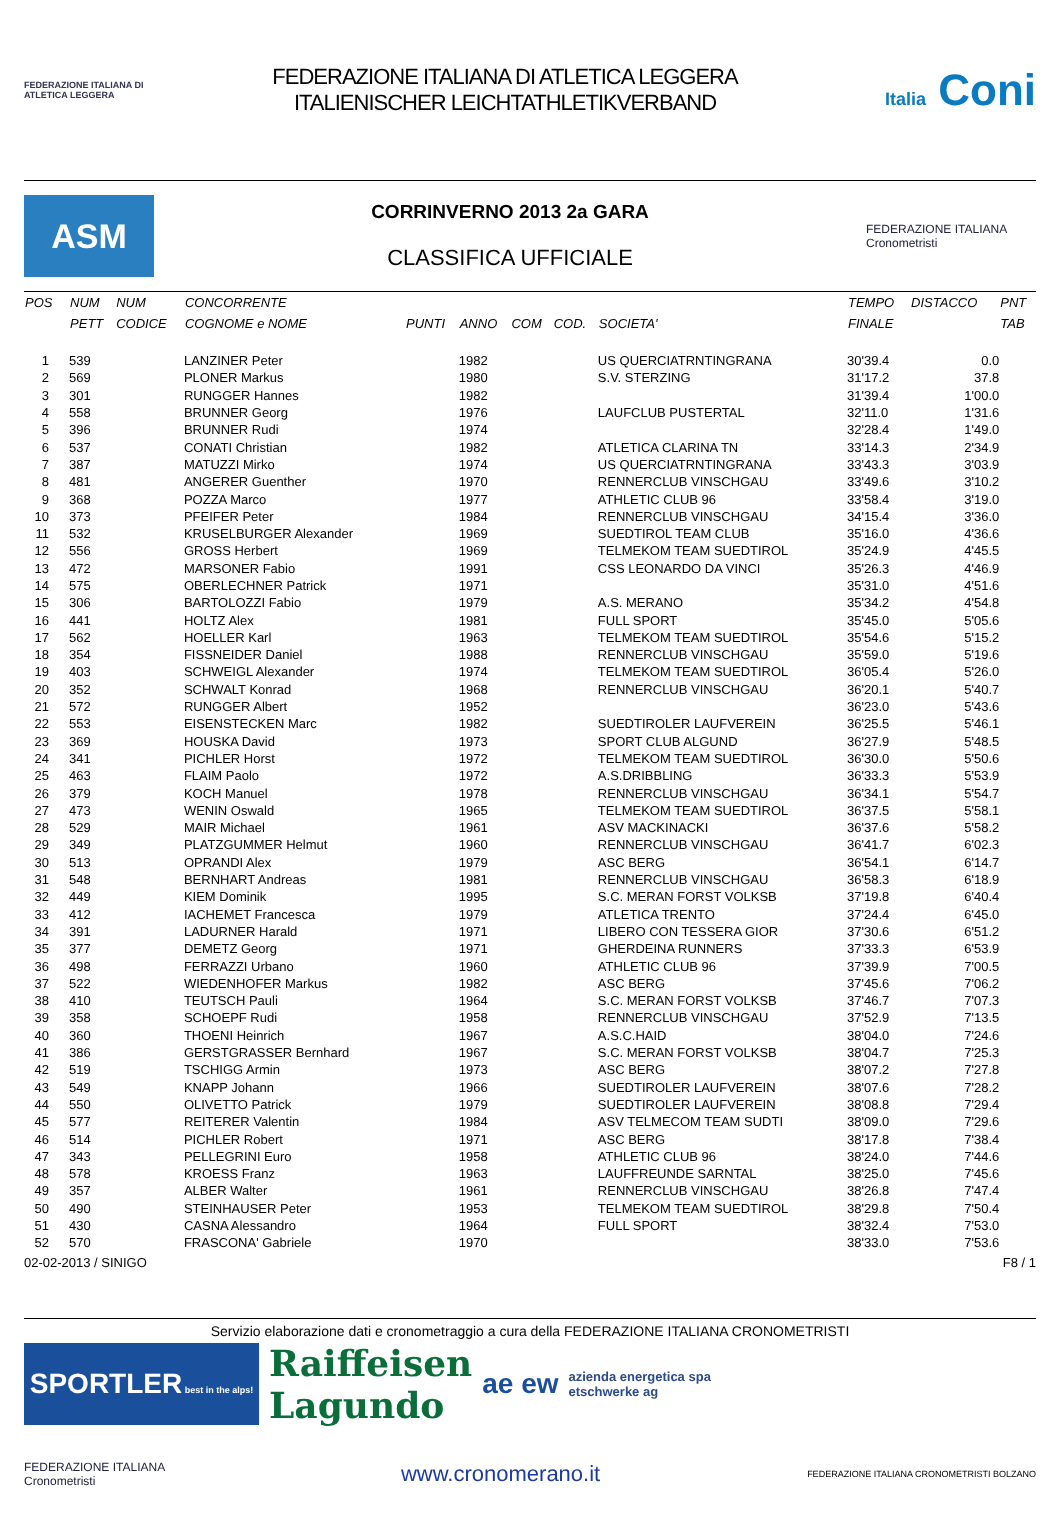FEDERAZIONE ITALIANA DI ATLETICA LEGGERA
FEDERAZIONE ITALIANA DI ATLETICA LEGGERA
ITALIENISCHER LEICHTATHLETIKVERBAND
Italia Coni
ASM
CORRINVERNO 2013 2a GARA
CLASSIFICA UFFICIALE
FEDERAZIONE ITALIANA Cronometristi
| POS | NUM | NUM | CONCORRENTE | | | | | | TEMPO | DISTACCO | PNT |
| --- | --- | --- | --- | --- | --- | --- | --- | --- | --- | --- | --- |
| | PETT | CODICE | COGNOME e NOME | PUNTI | ANNO | COM | COD. | SOCIETA' | FINALE | | TAB |
| 1 | 539 | | LANZINER Peter | | 1982 | | | US QUERCIATRNTINGRANA | 30'39.4 | 0.0 | |
| 2 | 569 | | PLONER Markus | | 1980 | | | S.V. STERZING | 31'17.2 | 37.8 | |
| 3 | 301 | | RUNGGER Hannes | | 1982 | | | | 31'39.4 | 1'00.0 | |
| 4 | 558 | | BRUNNER Georg | | 1976 | | | LAUFCLUB PUSTERTAL | 32'11.0 | 1'31.6 | |
| 5 | 396 | | BRUNNER Rudi | | 1974 | | | | 32'28.4 | 1'49.0 | |
| 6 | 537 | | CONATI Christian | | 1982 | | | ATLETICA CLARINA TN | 33'14.3 | 2'34.9 | |
| 7 | 387 | | MATUZZI Mirko | | 1974 | | | US QUERCIATRNTINGRANA | 33'43.3 | 3'03.9 | |
| 8 | 481 | | ANGERER Guenther | | 1970 | | | RENNERCLUB VINSCHGAU | 33'49.6 | 3'10.2 | |
| 9 | 368 | | POZZA Marco | | 1977 | | | ATHLETIC CLUB 96 | 33'58.4 | 3'19.0 | |
| 10 | 373 | | PFEIFER Peter | | 1984 | | | RENNERCLUB VINSCHGAU | 34'15.4 | 3'36.0 | |
| 11 | 532 | | KRUSELBURGER Alexander | | 1969 | | | SUEDTIROL TEAM CLUB | 35'16.0 | 4'36.6 | |
| 12 | 556 | | GROSS Herbert | | 1969 | | | TELMEKOM TEAM SUEDTIROL | 35'24.9 | 4'45.5 | |
| 13 | 472 | | MARSONER Fabio | | 1991 | | | CSS LEONARDO DA VINCI | 35'26.3 | 4'46.9 | |
| 14 | 575 | | OBERLECHNER Patrick | | 1971 | | | | 35'31.0 | 4'51.6 | |
| 15 | 306 | | BARTOLOZZI Fabio | | 1979 | | | A.S. MERANO | 35'34.2 | 4'54.8 | |
| 16 | 441 | | HOLTZ Alex | | 1981 | | | FULL SPORT | 35'45.0 | 5'05.6 | |
| 17 | 562 | | HOELLER Karl | | 1963 | | | TELMEKOM TEAM SUEDTIROL | 35'54.6 | 5'15.2 | |
| 18 | 354 | | FISSNEIDER Daniel | | 1988 | | | RENNERCLUB VINSCHGAU | 35'59.0 | 5'19.6 | |
| 19 | 403 | | SCHWEIGL Alexander | | 1974 | | | TELMEKOM TEAM SUEDTIROL | 36'05.4 | 5'26.0 | |
| 20 | 352 | | SCHWALT Konrad | | 1968 | | | RENNERCLUB VINSCHGAU | 36'20.1 | 5'40.7 | |
| 21 | 572 | | RUNGGER Albert | | 1952 | | | | 36'23.0 | 5'43.6 | |
| 22 | 553 | | EISENSTECKEN Marc | | 1982 | | | SUEDTIROLER LAUFVEREIN | 36'25.5 | 5'46.1 | |
| 23 | 369 | | HOUSKA David | | 1973 | | | SPORT CLUB ALGUND | 36'27.9 | 5'48.5 | |
| 24 | 341 | | PICHLER Horst | | 1972 | | | TELMEKOM TEAM SUEDTIROL | 36'30.0 | 5'50.6 | |
| 25 | 463 | | FLAIM Paolo | | 1972 | | | A.S.DRIBBLING | 36'33.3 | 5'53.9 | |
| 26 | 379 | | KOCH Manuel | | 1978 | | | RENNERCLUB VINSCHGAU | 36'34.1 | 5'54.7 | |
| 27 | 473 | | WENIN Oswald | | 1965 | | | TELMEKOM TEAM SUEDTIROL | 36'37.5 | 5'58.1 | |
| 28 | 529 | | MAIR Michael | | 1961 | | | ASV MACKINACKI | 36'37.6 | 5'58.2 | |
| 29 | 349 | | PLATZGUMMER Helmut | | 1960 | | | RENNERCLUB VINSCHGAU | 36'41.7 | 6'02.3 | |
| 30 | 513 | | OPRANDI Alex | | 1979 | | | ASC BERG | 36'54.1 | 6'14.7 | |
| 31 | 548 | | BERNHART Andreas | | 1981 | | | RENNERCLUB VINSCHGAU | 36'58.3 | 6'18.9 | |
| 32 | 449 | | KIEM Dominik | | 1995 | | | S.C. MERAN FORST VOLKSB | 37'19.8 | 6'40.4 | |
| 33 | 412 | | IACHEMET Francesca | | 1979 | | | ATLETICA TRENTO | 37'24.4 | 6'45.0 | |
| 34 | 391 | | LADURNER Harald | | 1971 | | | LIBERO CON TESSERA GIOR | 37'30.6 | 6'51.2 | |
| 35 | 377 | | DEMETZ Georg | | 1971 | | | GHERDEINA RUNNERS | 37'33.3 | 6'53.9 | |
| 36 | 498 | | FERRAZZI Urbano | | 1960 | | | ATHLETIC CLUB 96 | 37'39.9 | 7'00.5 | |
| 37 | 522 | | WIEDENHOFER Markus | | 1982 | | | ASC BERG | 37'45.6 | 7'06.2 | |
| 38 | 410 | | TEUTSCH Pauli | | 1964 | | | S.C. MERAN FORST VOLKSB | 37'46.7 | 7'07.3 | |
| 39 | 358 | | SCHOEPF Rudi | | 1958 | | | RENNERCLUB VINSCHGAU | 37'52.9 | 7'13.5 | |
| 40 | 360 | | THOENI Heinrich | | 1967 | | | A.S.C.HAID | 38'04.0 | 7'24.6 | |
| 41 | 386 | | GERSTGRASSER Bernhard | | 1967 | | | S.C. MERAN FORST VOLKSB | 38'04.7 | 7'25.3 | |
| 42 | 519 | | TSCHIGG Armin | | 1973 | | | ASC BERG | 38'07.2 | 7'27.8 | |
| 43 | 549 | | KNAPP Johann | | 1966 | | | SUEDTIROLER LAUFVEREIN | 38'07.6 | 7'28.2 | |
| 44 | 550 | | OLIVETTO Patrick | | 1979 | | | SUEDTIROLER LAUFVEREIN | 38'08.8 | 7'29.4 | |
| 45 | 577 | | REITERER Valentin | | 1984 | | | ASV TELMECOM TEAM SUDTI | 38'09.0 | 7'29.6 | |
| 46 | 514 | | PICHLER Robert | | 1971 | | | ASC BERG | 38'17.8 | 7'38.4 | |
| 47 | 343 | | PELLEGRINI Euro | | 1958 | | | ATHLETIC CLUB 96 | 38'24.0 | 7'44.6 | |
| 48 | 578 | | KROESS Franz | | 1963 | | | LAUFFREUNDE SARNTAL | 38'25.0 | 7'45.6 | |
| 49 | 357 | | ALBER Walter | | 1961 | | | RENNERCLUB VINSCHGAU | 38'26.8 | 7'47.4 | |
| 50 | 490 | | STEINHAUSER Peter | | 1953 | | | TELMEKOM TEAM SUEDTIROL | 38'29.8 | 7'50.4 | |
| 51 | 430 | | CASNA Alessandro | | 1964 | | | FULL SPORT | 38'32.4 | 7'53.0 | |
| 52 | 570 | | FRASCONA' Gabriele | | 1970 | | | | 38'33.0 | 7'53.6 | |
02-02-2013 / SINIGO F8 / 1
Servizio elaborazione dati e cronometraggio a cura della FEDERAZIONE ITALIANA CRONOMETRISTI
SPORTLER best in the alps!
Raiffeisen
Lagundo
ae ew
azienda energetica spa
etschwerke ag
FEDERAZIONE ITALIANA Cronometristi
www.cronomerano.it
FEDERAZIONE ITALIANA CRONOMETRISTI BOLZANO